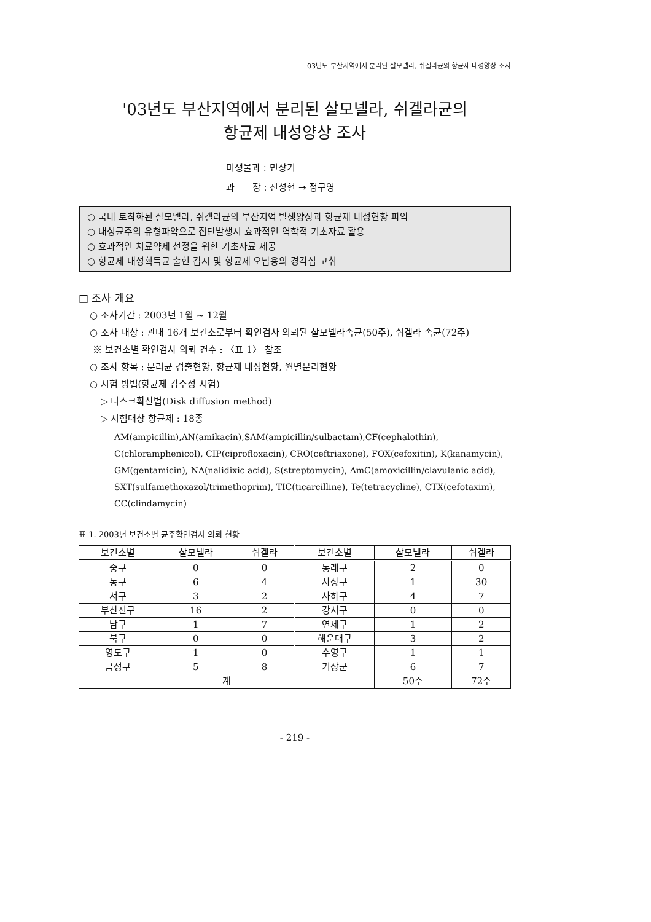'03년도 부산지역에서 분리된 살모넬라, 쉬겔라균의 항균제 내성양상 조사
'03년도 부산지역에서 분리된 살모넬라, 쉬겔라균의
항균제 내성양상 조사
미생물과 : 민상기
과 장 : 진성현 → 정구영
○ 국내 토착화된 살모넬라, 쉬겔라균의 부산지역 발생양상과 항균제 내성현황 파악
○ 내성균주의 유형파악으로 집단발생시 효과적인 역학적 기초자료 활용
○ 효과적인 치료약제 선정을 위한 기초자료 제공
○ 항균제 내성획득균 출현 감시 및 항균제 오남용의 경각심 고취
□ 조사 개요
○ 조사기간 : 2003년 1월 ~ 12월
○ 조사 대상 : 관내 16개 보건소로부터 확인검사 의뢰된 살모넬라속균(50주), 쉬겔라 속균(72주)
※ 보건소별 확인검사 의뢰 건수 : 〈표 1〉 참조
○ 조사 항목 : 분리균 검출현황, 항균제 내성현황, 월별분리현황
○ 시험 방법(항균제 감수성 시험)
▷ 디스크확산법(Disk diffusion method)
▷ 시험대상 항균제 : 18종
AM(ampicillin),AN(amikacin),SAM(ampicillin/sulbactam),CF(cephalothin), C(chloramphenicol), CIP(ciprofloxacin), CRO(ceftriaxone), FOX(cefoxitin), K(kanamycin), GM(gentamicin), NA(nalidixic acid), S(streptomycin), AmC(amoxicillin/clavulanic acid), SXT(sulfamethoxazol/trimethoprim), TIC(ticarcilline), Te(tetracycline), CTX(cefotaxim), CC(clindamycin)
표 1. 2003년 보건소별 균주확인검사 의뢰 현황
| 보건소별 | 살모넬라 | 쉬겔라 | 보건소별 | 살모넬라 | 쉬겔라 |
| --- | --- | --- | --- | --- | --- |
| 중구 | 0 | 0 | 동래구 | 2 | 0 |
| 동구 | 6 | 4 | 사상구 | 1 | 30 |
| 서구 | 3 | 2 | 사하구 | 4 | 7 |
| 부산진구 | 16 | 2 | 강서구 | 0 | 0 |
| 남구 | 1 | 7 | 연제구 | 1 | 2 |
| 북구 | 0 | 0 | 해운대구 | 3 | 2 |
| 영도구 | 1 | 0 | 수영구 | 1 | 1 |
| 금정구 | 5 | 8 | 기장군 | 6 | 7 |
| 계 | | | | 50주 | 72주 |
- 219 -